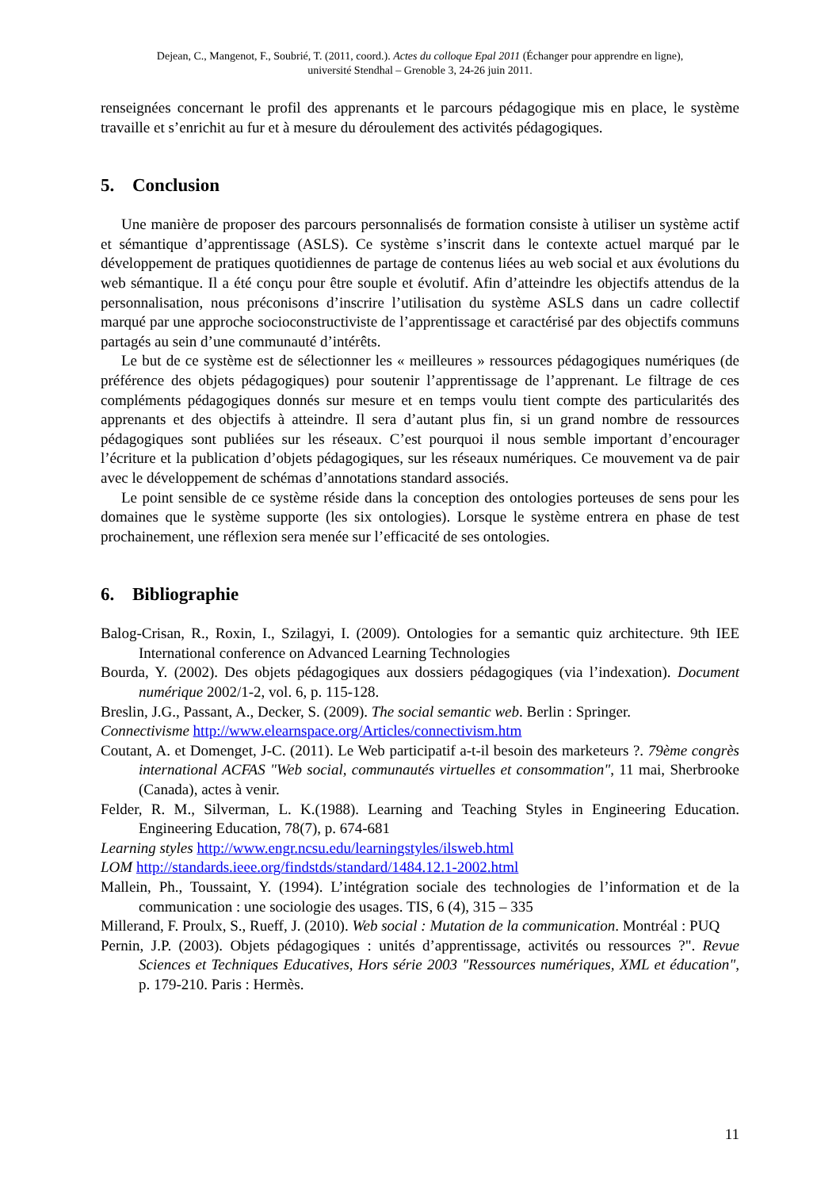Dejean, C., Mangenot, F., Soubrié, T. (2011, coord.). Actes du colloque Epal 2011 (Échanger pour apprendre en ligne),
université Stendhal – Grenoble 3, 24-26 juin 2011.
renseignées concernant le profil des apprenants et le parcours pédagogique mis en place, le système travaille et s’enrichit au fur et à mesure du déroulement des activités pédagogiques.
5. Conclusion
Une manière de proposer des parcours personnalisés de formation consiste à utiliser un système actif et sémantique d’apprentissage (ASLS). Ce système s’inscrit dans le contexte actuel marqué par le développement de pratiques quotidiennes de partage de contenus liées au web social et aux évolutions du web sémantique. Il a été conçu pour être souple et évolutif. Afin d’atteindre les objectifs attendus de la personnalisation, nous préconisons d’inscrire l’utilisation du système ASLS dans un cadre collectif marqué par une approche socioconstructiviste de l’apprentissage et caractérisé par des objectifs communs partagés au sein d’une communauté d’intérêts.
Le but de ce système est de sélectionner les « meilleures » ressources pédagogiques numériques (de préférence des objets pédagogiques) pour soutenir l’apprentissage de l’apprenant. Le filtrage de ces compléments pédagogiques donnés sur mesure et en temps voulu tient compte des particularités des apprenants et des objectifs à atteindre. Il sera d’autant plus fin, si un grand nombre de ressources pédagogiques sont publiées sur les réseaux. C’est pourquoi il nous semble important d’encourager l’écriture et la publication d’objets pédagogiques, sur les réseaux numériques. Ce mouvement va de pair avec le développement de schémas d’annotations standard associés.
Le point sensible de ce système réside dans la conception des ontologies porteuses de sens pour les domaines que le système supporte (les six ontologies). Lorsque le système entrera en phase de test prochainement, une réflexion sera menée sur l’efficacité de ses ontologies.
6. Bibliographie
Balog-Crisan, R., Roxin, I., Szilagyi, I. (2009). Ontologies for a semantic quiz architecture. 9th IEE International conference on Advanced Learning Technologies
Bourda, Y. (2002). Des objets pédagogiques aux dossiers pédagogiques (via l’indexation). Document numérique 2002/1-2, vol. 6, p. 115-128.
Breslin, J.G., Passant, A., Decker, S. (2009). The social semantic web. Berlin : Springer.
Connectivisme http://www.elearnspace.org/Articles/connectivism.htm
Coutant, A. et Domenget, J-C. (2011). Le Web participatif a-t-il besoin des marketeurs ?. 79ème congrès international ACFAS "Web social, communautés virtuelles et consommation", 11 mai, Sherbrooke (Canada), actes à venir.
Felder, R. M., Silverman, L. K.(1988). Learning and Teaching Styles in Engineering Education. Engineering Education, 78(7), p. 674-681
Learning styles http://www.engr.ncsu.edu/learningstyles/ilsweb.html
LOM http://standards.ieee.org/findstds/standard/1484.12.1-2002.html
Mallein, Ph., Toussaint, Y. (1994). L’intégration sociale des technologies de l’information et de la communication : une sociologie des usages. TIS, 6 (4), 315 – 335
Millerand, F. Proulx, S., Rueff, J. (2010). Web social : Mutation de la communication. Montréal : PUQ
Pernin, J.P. (2003). Objets pédagogiques : unités d’apprentissage, activités ou ressources ?". Revue Sciences et Techniques Educatives, Hors série 2003 "Ressources numériques, XML et éducation", p. 179-210. Paris : Hermès.
11